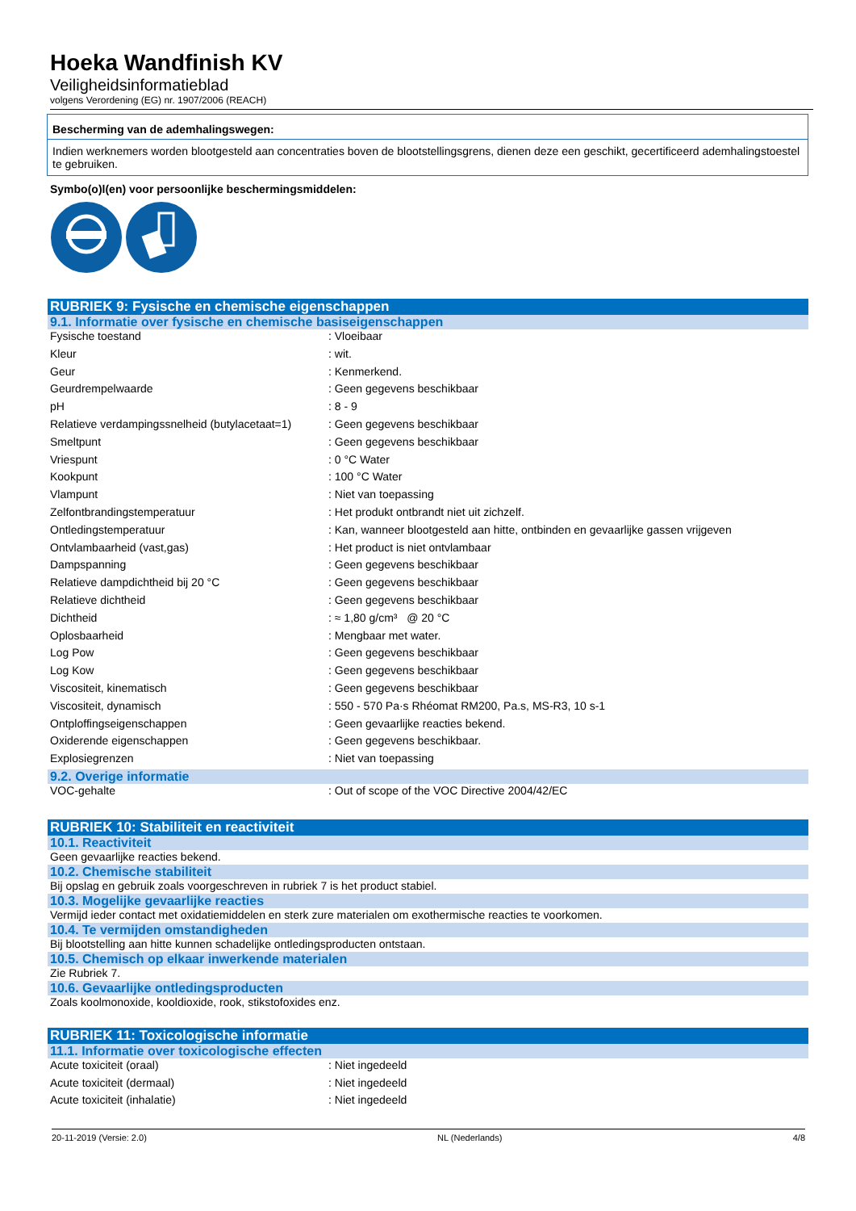Hoeka Wandfinish KV
Veiligheidsinformatieblad
volgens Verordening (EG) nr. 1907/2006 (REACH)
Bescherming van de ademhalingswegen:
Indien werknemers worden blootgesteld aan concentraties boven de blootstellingsgrens, dienen deze een geschikt, gecertificeerd ademhalingstoestel te gebruiken.
Symbo(o)l(en) voor persoonlijke beschermingsmiddelen:
RUBRIEK 9: Fysische en chemische eigenschappen
9.1. Informatie over fysische en chemische basiseigenschappen
| Fysische toestand | : Vloeibaar |
| Kleur | : wit. |
| Geur | : Kenmerkend. |
| Geurdrempelwaarde | : Geen gegevens beschikbaar |
| pH | : 8 - 9 |
| Relatieve verdampingssnelheid (butylacetaat=1) | : Geen gegevens beschikbaar |
| Smeltpunt | : Geen gegevens beschikbaar |
| Vriespunt | : 0 °C Water |
| Kookpunt | : 100 °C Water |
| Vlampunt | : Niet van toepassing |
| Zelfontbrandingstemperatuur | : Het produkt ontbrandt niet uit zichzelf. |
| Ontledingstemperatuur | : Kan, wanneer blootgesteld aan hitte, ontbinden en gevaarlijke gassen vrijgeven |
| Ontvlambaarheid (vast,gas) | : Het product is niet ontvlambaar |
| Dampspanning | : Geen gegevens beschikbaar |
| Relatieve dampdichtheid bij 20 °C | : Geen gegevens beschikbaar |
| Relatieve dichtheid | : Geen gegevens beschikbaar |
| Dichtheid | : ≈ 1,80 g/cm³ @ 20 °C |
| Oplosbaarheid | : Mengbaar met water. |
| Log Pow | : Geen gegevens beschikbaar |
| Log Kow | : Geen gegevens beschikbaar |
| Viscositeit, kinematisch | : Geen gegevens beschikbaar |
| Viscositeit, dynamisch | : 550 - 570 Pa·s Rhéomat RM200, Pa.s, MS-R3, 10 s-1 |
| Ontploffingseigenschappen | : Geen gevaarlijke reacties bekend. |
| Oxiderende eigenschappen | : Geen gegevens beschikbaar. |
| Explosiegrenzen | : Niet van toepassing |
9.2. Overige informatie
| VOC-gehalte | : Out of scope of the VOC Directive 2004/42/EC |
RUBRIEK 10: Stabiliteit en reactiviteit
10.1. Reactiviteit
Geen gevaarlijke reacties bekend.
10.2. Chemische stabiliteit
Bij opslag en gebruik zoals voorgeschreven in rubriek 7 is het product stabiel.
10.3. Mogelijke gevaarlijke reacties
Vermijd ieder contact met oxidatiemiddelen en sterk zure materialen om exothermische reacties te voorkomen.
10.4. Te vermijden omstandigheden
Bij blootstelling aan hitte kunnen schadelijke ontledingsproducten ontstaan.
10.5. Chemisch op elkaar inwerkende materialen
Zie Rubriek 7.
10.6. Gevaarlijke ontledingsproducten
Zoals koolmonoxide, kooldioxide, rook, stikstofoxides enz.
RUBRIEK 11: Toxicologische informatie
11.1. Informatie over toxicologische effecten
| Acute toxiciteit (oraal) | : Niet ingedeeld |
| Acute toxiciteit (dermaal) | : Niet ingedeeld |
| Acute toxiciteit (inhalatie) | : Niet ingedeeld |
20-11-2019 (Versie: 2.0) NL (Nederlands) 4/8